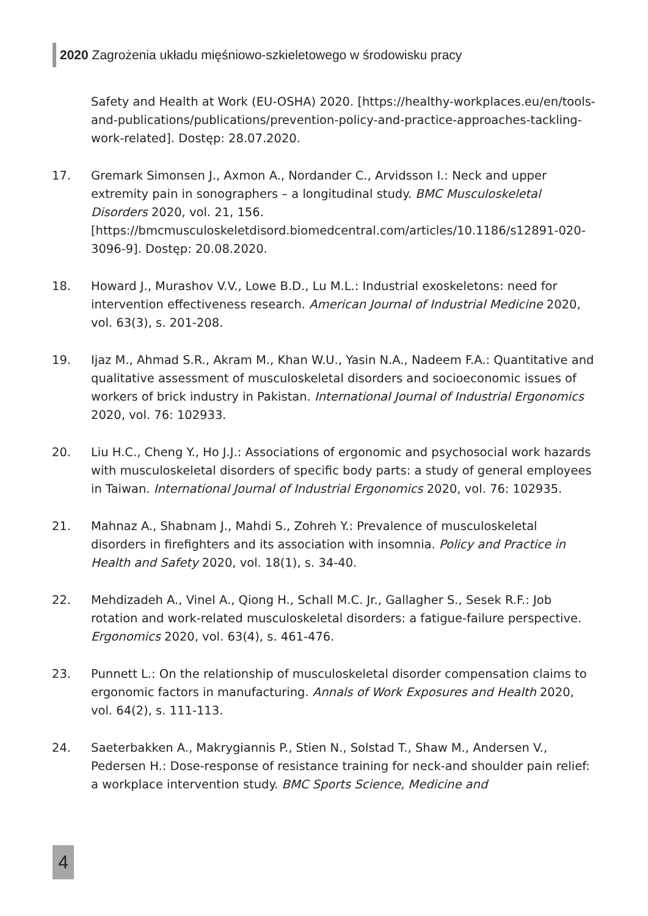2020 Zagrożenia układu mięśniowo-szkieletowego w środowisku pracy
Safety and Health at Work (EU-OSHA) 2020. [https://healthy-workplaces.eu/en/tools-and-publications/publications/prevention-policy-and-practice-approaches-tackling-work-related]. Dostęp: 28.07.2020.
17. Gremark Simonsen J., Axmon A., Nordander C., Arvidsson I.: Neck and upper extremity pain in sonographers – a longitudinal study. BMC Musculoskeletal Disorders 2020, vol. 21, 156. [https://bmcmusculoskeletdisord.biomedcentral.com/articles/10.1186/s12891-020-3096-9]. Dostęp: 20.08.2020.
18. Howard J., Murashov V.V., Lowe B.D., Lu M.L.: Industrial exoskeletons: need for intervention effectiveness research. American Journal of Industrial Medicine 2020, vol. 63(3), s. 201-208.
19. Ijaz M., Ahmad S.R., Akram M., Khan W.U., Yasin N.A., Nadeem F.A.: Quantitative and qualitative assessment of musculoskeletal disorders and socioeconomic issues of workers of brick industry in Pakistan. International Journal of Industrial Ergonomics 2020, vol. 76: 102933.
20. Liu H.C., Cheng Y., Ho J.J.: Associations of ergonomic and psychosocial work hazards with musculoskeletal disorders of specific body parts: a study of general employees in Taiwan. International Journal of Industrial Ergonomics 2020, vol. 76: 102935.
21. Mahnaz A., Shabnam J., Mahdi S., Zohreh Y.: Prevalence of musculoskeletal disorders in firefighters and its association with insomnia. Policy and Practice in Health and Safety 2020, vol. 18(1), s. 34-40.
22. Mehdizadeh A., Vinel A., Qiong H., Schall M.C. Jr., Gallagher S., Sesek R.F.: Job rotation and work-related musculoskeletal disorders: a fatigue-failure perspective. Ergonomics 2020, vol. 63(4), s. 461-476.
23. Punnett L.: On the relationship of musculoskeletal disorder compensation claims to ergonomic factors in manufacturing. Annals of Work Exposures and Health 2020, vol. 64(2), s. 111-113.
24. Saeterbakken A., Makrygiannis P., Stien N., Solstad T., Shaw M., Andersen V., Pedersen H.: Dose-response of resistance training for neck-and shoulder pain relief: a workplace intervention study. BMC Sports Science, Medicine and
4